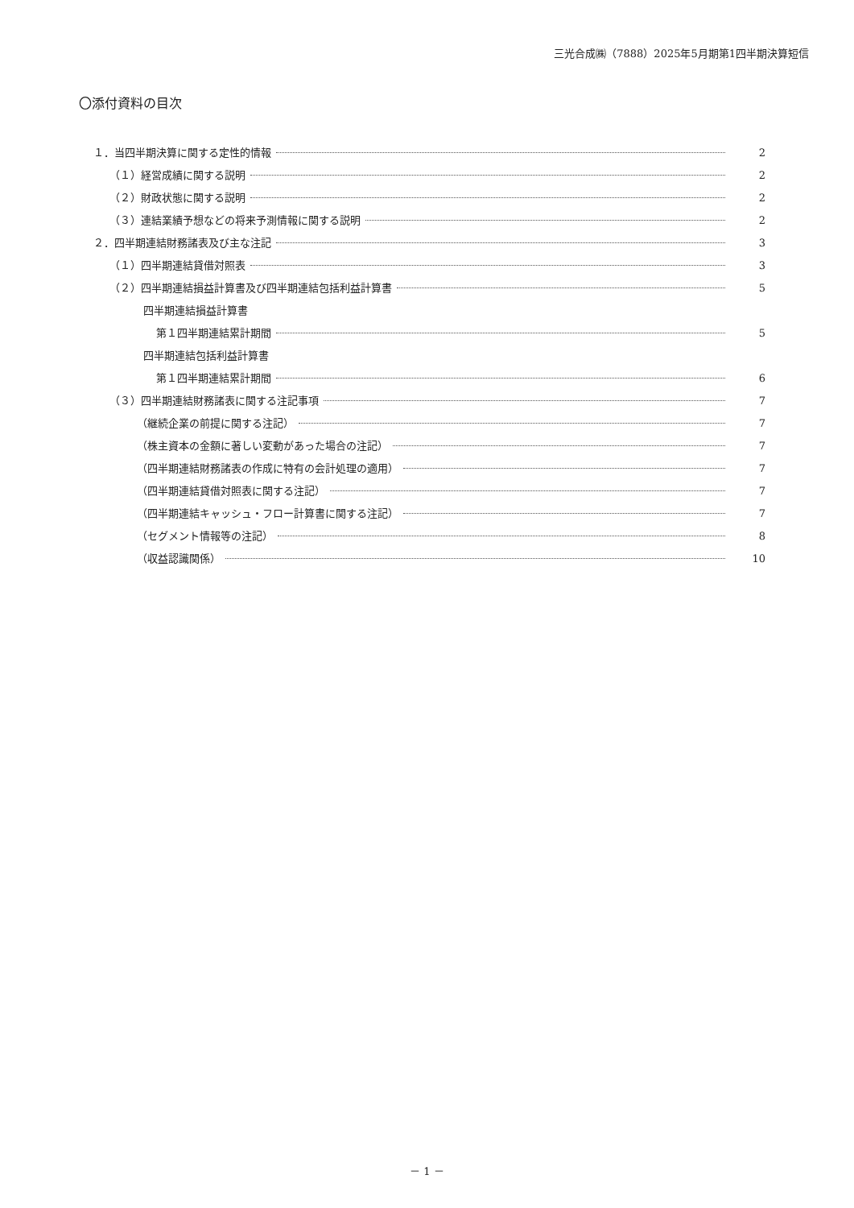三光合成㈱（7888）2025年5月期第1四半期決算短信
〇添付資料の目次
１．当四半期決算に関する定性的情報 2
（１）経営成績に関する説明 2
（２）財政状態に関する説明 2
（３）連結業績予想などの将来予測情報に関する説明 2
２．四半期連結財務諸表及び主な注記 3
（１）四半期連結貸借対照表 3
（２）四半期連結損益計算書及び四半期連結包括利益計算書 5
四半期連結損益計算書
第１四半期連結累計期間 5
四半期連結包括利益計算書
第１四半期連結累計期間 6
（３）四半期連結財務諸表に関する注記事項 7
（継続企業の前提に関する注記） 7
（株主資本の金額に著しい変動があった場合の注記） 7
（四半期連結財務諸表の作成に特有の会計処理の適用） 7
（四半期連結貸借対照表に関する注記） 7
（四半期連結キャッシュ・フロー計算書に関する注記） 7
（セグメント情報等の注記） 8
（収益認識関係） 10
－ 1 －